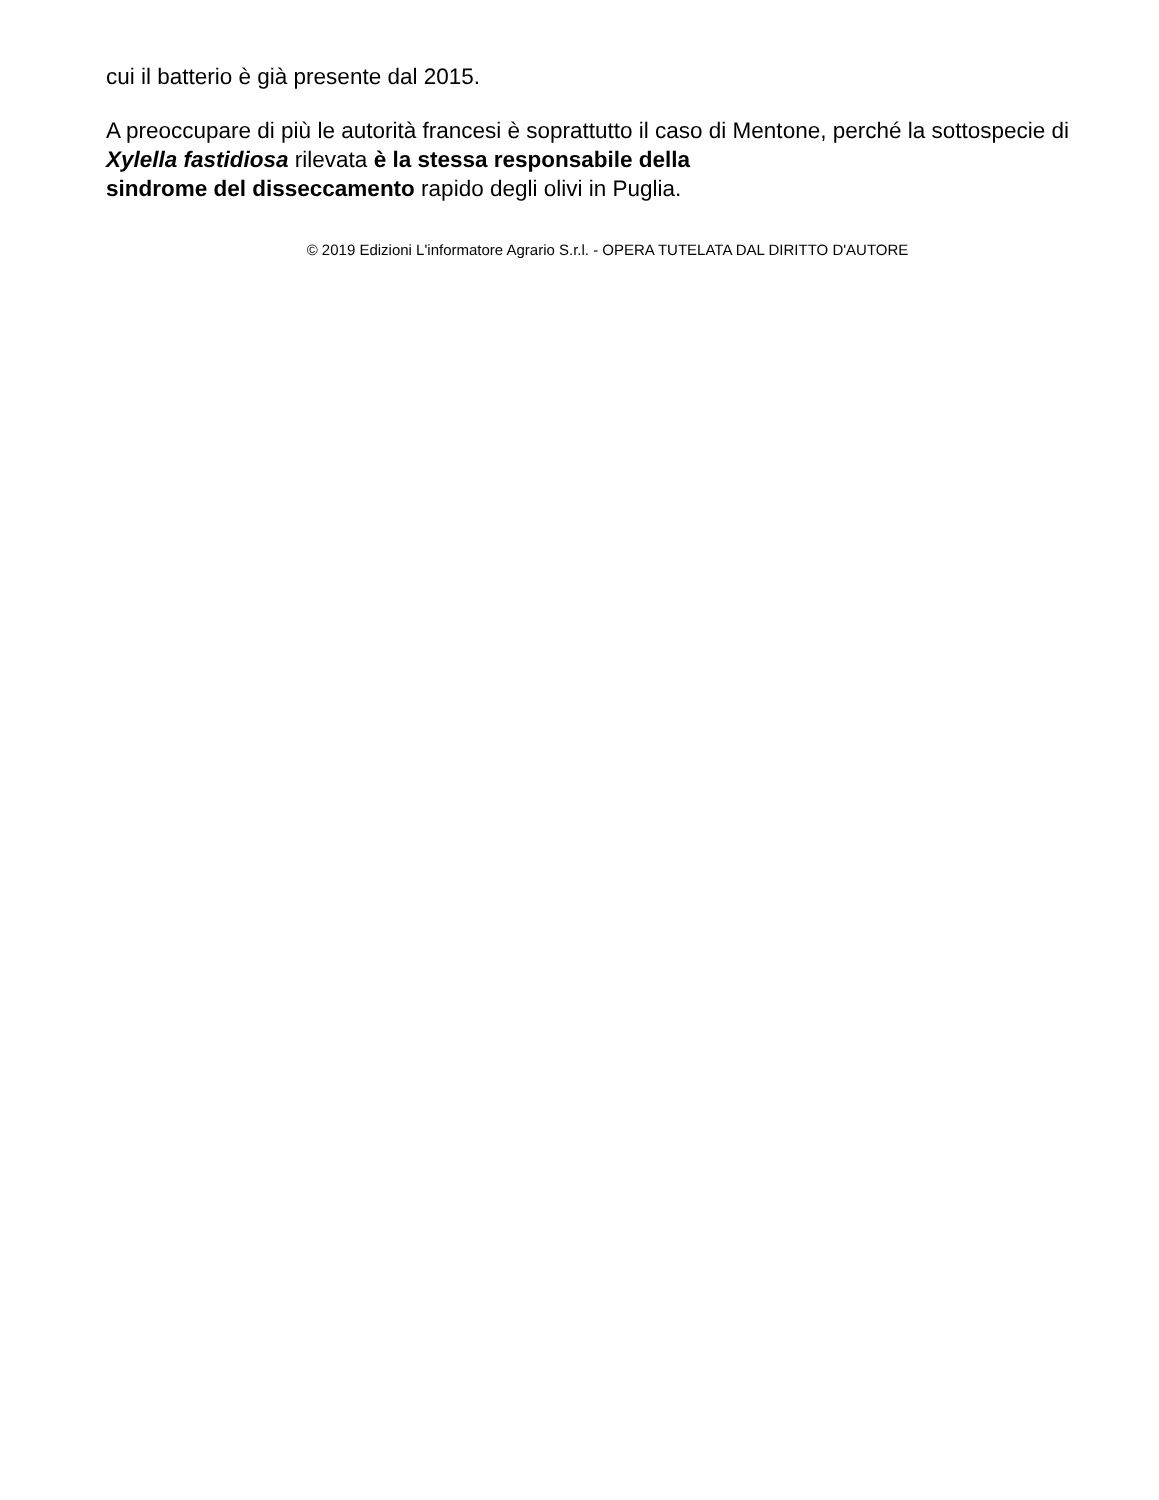cui il batterio è già presente dal 2015.
A preoccupare di più le autorità francesi è soprattutto il caso di Mentone, perché la sottospecie di Xylella fastidiosa rilevata è la stessa responsabile della
sindrome del disseccamento rapido degli olivi in Puglia.
© 2019 Edizioni L'informatore Agrario S.r.l. - OPERA TUTELATA DAL DIRITTO D'AUTORE